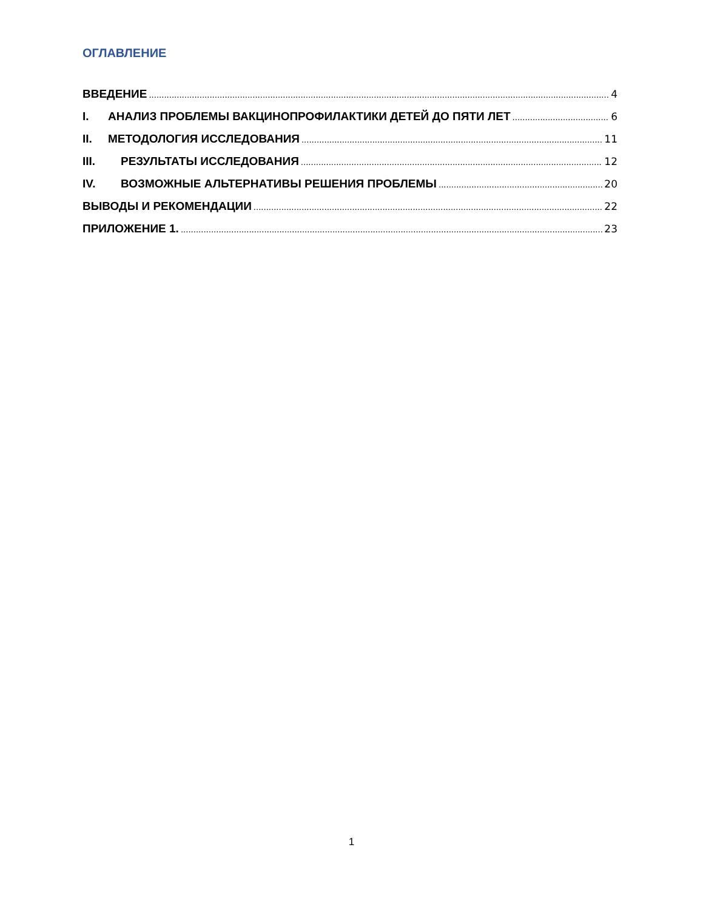ОГЛАВЛЕНИЕ
ВВЕДЕНИЕ 4
I. АНАЛИЗ ПРОБЛЕМЫ ВАКЦИНОПРОФИЛАКТИКИ ДЕТЕЙ ДО ПЯТИ ЛЕТ 6
II. МЕТОДОЛОГИЯ ИССЛЕДОВАНИЯ 11
III. РЕЗУЛЬТАТЫ ИССЛЕДОВАНИЯ 12
IV. ВОЗМОЖНЫЕ АЛЬТЕРНАТИВЫ РЕШЕНИЯ ПРОБЛЕМЫ 20
ВЫВОДЫ И РЕКОМЕНДАЦИИ 22
ПРИЛОЖЕНИЕ 1. 23
1